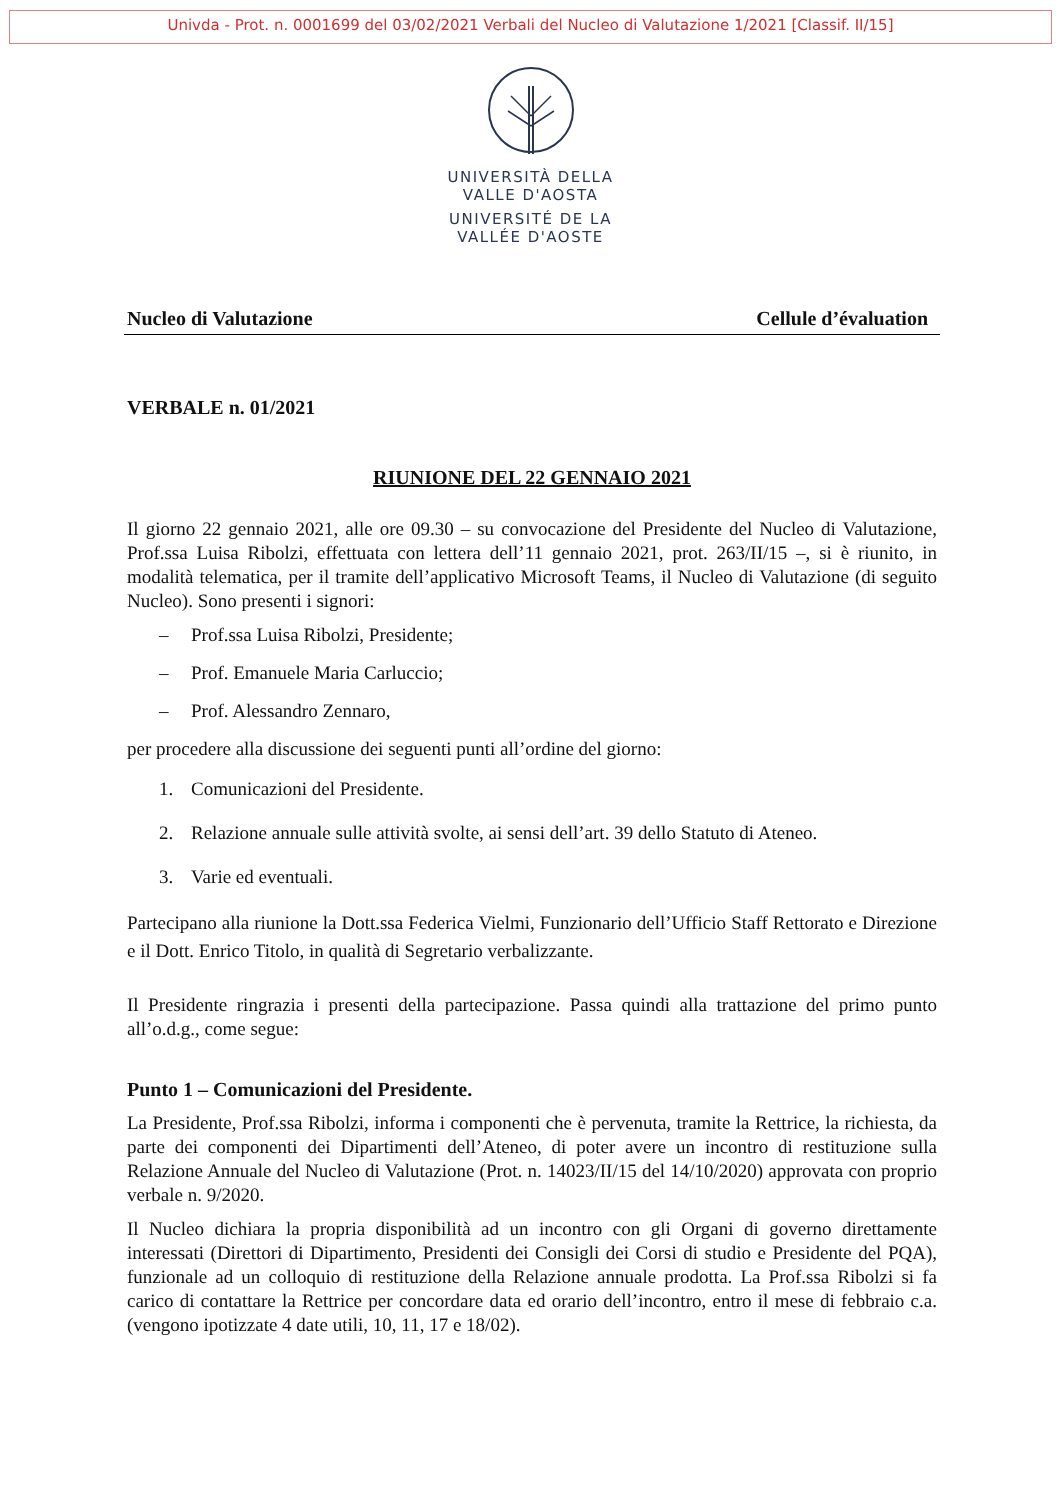Univda - Prot. n. 0001699 del 03/02/2021 Verbali del Nucleo di Valutazione 1/2021 [Classif. II/15]
UNIVERSITÀ DELLA
VALLE D'AOSTA
UNIVERSITÉ DE LA
VALLÉE D'AOSTE
Nucleo di Valutazione Cellule d’évaluation
VERBALE n. 01/2021
RIUNIONE DEL 22 GENNAIO 2021
Il giorno 22 gennaio 2021, alle ore 09.30 – su convocazione del Presidente del Nucleo di Valutazione, Prof.ssa Luisa Ribolzi, effettuata con lettera dell’11 gennaio 2021, prot. 263/II/15 –, si è riunito, in modalità telematica, per il tramite dell’applicativo Microsoft Teams, il Nucleo di Valutazione (di seguito Nucleo). Sono presenti i signori:
– Prof.ssa Luisa Ribolzi, Presidente;
– Prof. Emanuele Maria Carluccio;
– Prof. Alessandro Zennaro,
per procedere alla discussione dei seguenti punti all’ordine del giorno:
1. Comunicazioni del Presidente.
2. Relazione annuale sulle attività svolte, ai sensi dell’art. 39 dello Statuto di Ateneo.
3. Varie ed eventuali.
Partecipano alla riunione la Dott.ssa Federica Vielmi, Funzionario dell’Ufficio Staff Rettorato e Direzione e il Dott. Enrico Titolo, in qualità di Segretario verbalizzante.
Il Presidente ringrazia i presenti della partecipazione. Passa quindi alla trattazione del primo punto all’o.d.g., come segue:
Punto 1 – Comunicazioni del Presidente.
La Presidente, Prof.ssa Ribolzi, informa i componenti che è pervenuta, tramite la Rettrice, la richiesta, da parte dei componenti dei Dipartimenti dell’Ateneo, di poter avere un incontro di restituzione sulla Relazione Annuale del Nucleo di Valutazione (Prot. n. 14023/II/15 del 14/10/2020) approvata con proprio verbale n. 9/2020.
Il Nucleo dichiara la propria disponibilità ad un incontro con gli Organi di governo direttamente interessati (Direttori di Dipartimento, Presidenti dei Consigli dei Corsi di studio e Presidente del PQA), funzionale ad un colloquio di restituzione della Relazione annuale prodotta. La Prof.ssa Ribolzi si fa carico di contattare la Rettrice per concordare data ed orario dell’incontro, entro il mese di febbraio c.a. (vengono ipotizzate 4 date utili, 10, 11, 17 e 18/02).